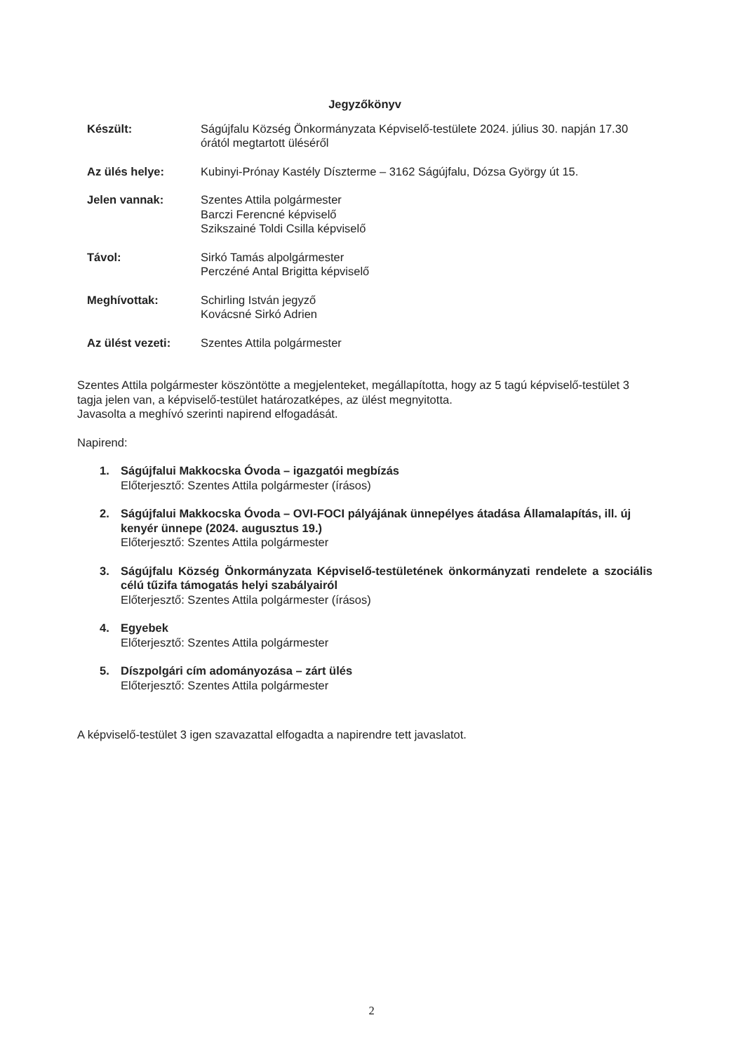Jegyzőkönyv
Készült: Ságújfalu Község Önkormányzata Képviselő-testülete 2024. július 30. napján 17.30 órától megtartott üléséről
Az ülés helye: Kubinyi-Prónay Kastély Díszterme – 3162 Ságújfalu, Dózsa György út 15.
Jelen vannak: Szentes Attila polgármester
Barczi Ferencné képviselő
Szikszainé Toldi Csilla képviselő
Távol: Sirkó Tamás alpolgármester
Perczéné Antal Brigitta képviselő
Meghívottak: Schirling István jegyző
Kovácsné Sirkó Adrien
Az ülést vezeti: Szentes Attila polgármester
Szentes Attila polgármester köszöntötte a megjelenteket, megállapította, hogy az 5 tagú képviselő-testület 3 tagja jelen van, a képviselő-testület határozatképes, az ülést megnyitotta.
Javasolta a meghívó szerinti napirend elfogadását.
Napirend:
1. Ságújfalui Makkocska Óvoda – igazgatói megbízás
Előterjesztő: Szentes Attila polgármester (írásos)
2. Ságújfalui Makkocska Óvoda – OVI-FOCI pályájának ünnepélyes átadása Államalapítás, ill. új kenyér ünnepe (2024. augusztus 19.)
Előterjesztő: Szentes Attila polgármester
3. Ságújfalu Község Önkormányzata Képviselő-testületének önkormányzati rendelete a szociális célú tűzifa támogatás helyi szabályairól
Előterjesztő: Szentes Attila polgármester (írásos)
4. Egyebek
Előterjesztő: Szentes Attila polgármester
5. Díszpolgári cím adományozása – zárt ülés
Előterjesztő: Szentes Attila polgármester
A képviselő-testület 3 igen szavazattal elfogadta a napirendre tett javaslatot.
2